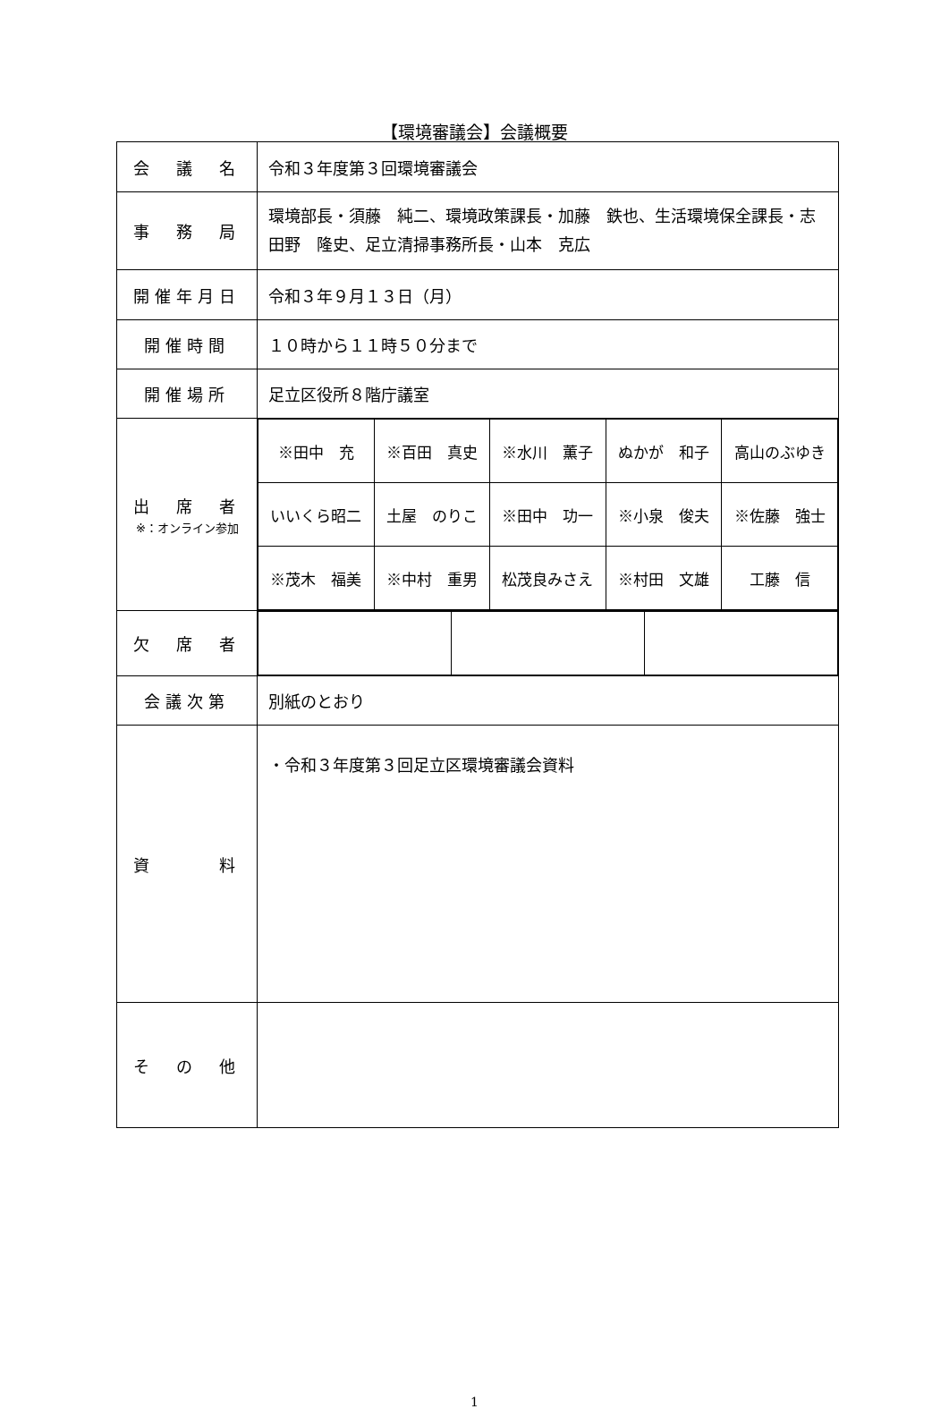【環境審議会】会議概要
| 会 議 名 | 令和３年度第３回環境審議会 |
| 事 務 局 | 環境部長・須藤 純二、環境政策課長・加藤 鉄也、生活環境保全課長・志田野 隆史、足立清掃事務所長・山本 克広 |
| 開催年月日 | 令和３年９月１３日（月） |
| 開催時間 | １０時から１１時５０分まで |
| 開催場所 | 足立区役所８階庁議室 |
| 出 席 者 ※：オンライン参加 | / ※田中 充 / ※百田 真史 / ※水川 薫子 / ぬかが 和子 / 高山のぶゆき / / いいくら昭二 / 土屋 のりこ / ※田中 功一 / ※小泉 俊夫 / ※佐藤 強士 / / ※茂木 福美 / ※中村 重男 / 松茂良みさえ / ※村田 文雄 / 工藤 信 / |
| 欠 席 者 | |
| 会議次第 | 別紙のとおり |
| 資 料 | ・令和３年度第３回足立区環境審議会資料 |
| そ の 他 | |
1